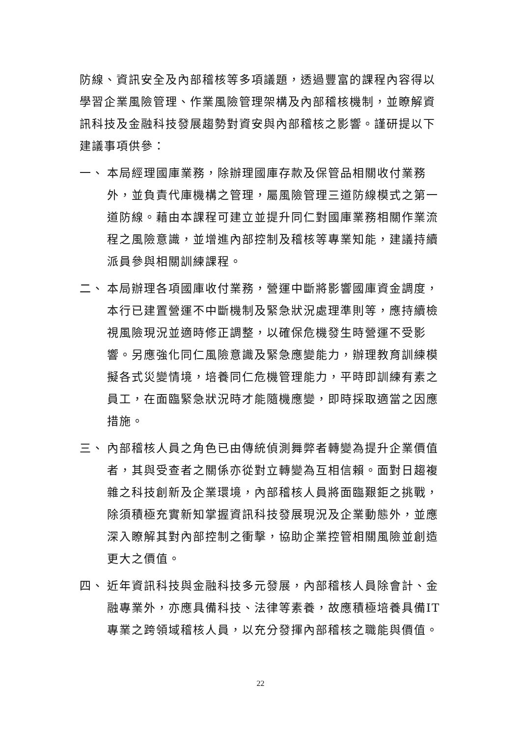防線、資訊安全及內部稽核等多項議題，透過豐富的課程內容得以學習企業風險管理、作業風險管理架構及內部稽核機制，並瞭解資訊科技及金融科技發展趨勢對資安與內部稽核之影響。謹研提以下建議事項供參：
一、 本局經理國庫業務，除辦理國庫存款及保管品相關收付業務外，並負責代庫機構之管理，屬風險管理三道防線模式之第一道防線。藉由本課程可建立並提升同仁對國庫業務相關作業流程之風險意識，並增進內部控制及稽核等專業知能，建議持續派員參與相關訓練課程。
二、 本局辦理各項國庫收付業務，營運中斷將影響國庫資金調度，本行已建置營運不中斷機制及緊急狀況處理準則等，應持續檢視風險現況並適時修正調整，以確保危機發生時營運不受影響。另應強化同仁風險意識及緊急應變能力，辦理教育訓練模擬各式災變情境，培養同仁危機管理能力，平時即訓練有素之員工，在面臨緊急狀況時才能隨機應變，即時採取適當之因應措施。
三、 內部稽核人員之角色已由傳統偵測舞弊者轉變為提升企業價值者，其與受查者之關係亦從對立轉變為互相信賴。面對日趨複雜之科技創新及企業環境，內部稽核人員將面臨艱鉅之挑戰，除須積極充實新知掌握資訊科技發展現況及企業動態外，並應深入瞭解其對內部控制之衝擊，協助企業控管相關風險並創造更大之價值。
四、 近年資訊科技與金融科技多元發展，內部稽核人員除會計、金融專業外，亦應具備科技、法律等素養，故應積極培養具備IT專業之跨領域稽核人員，以充分發揮內部稽核之職能與價值。
22